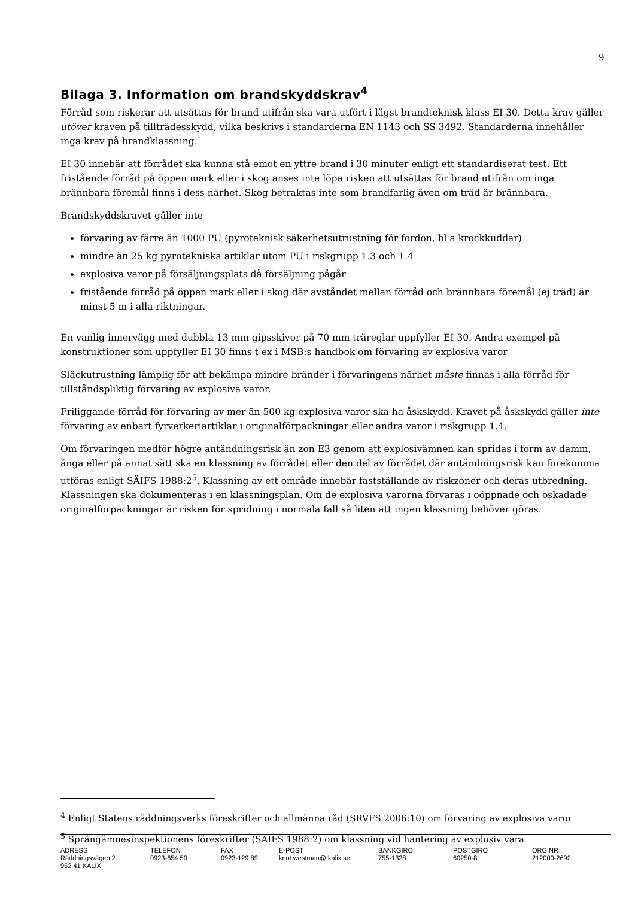9
Bilaga 3. Information om brandskyddskrav<sup>4</sup>
Förråd som riskerar att utsättas för brand utifrån ska vara utfört i lägst brandteknisk klass EI 30. Detta krav gäller utöver kraven på tillträdesskydd, vilka beskrivs i standarderna EN 1143 och SS 3492. Standarderna innehåller inga krav på brandklassning.
EI 30 innebär att förrådet ska kunna stå emot en yttre brand i 30 minuter enligt ett standardiserat test. Ett fristående förråd på öppen mark eller i skog anses inte löpa risken att utsättas för brand utifrån om inga brännbara föremål finns i dess närhet. Skog betraktas inte som brandfarlig även om träd är brännbara.
Brandskyddskravet gäller inte
förvaring av färre än 1000 PU (pyroteknisk säkerhetsutrustning för fordon, bl a krockkuddar)
mindre än 25 kg pyrotekniska artiklar utom PU i riskgrupp 1.3 och 1.4
explosiva varor på försäljningsplats då försäljning pågår
fristående förråd på öppen mark eller i skog där avståndet mellan förråd och brännbara föremål (ej träd) är minst 5 m i alla riktningar.
En vanlig innervägg med dubbla 13 mm gipsskivor på 70 mm träreglar uppfyller EI 30. Andra exempel på konstruktioner som uppfyller EI 30 finns t ex i MSB:s handbok om förvaring av explosiva varor
Släckutrustning lämplig för att bekämpa mindre bränder i förvaringens närhet måste finnas i alla förråd för tillståndspliktig förvaring av explosiva varor.
Friliggande förråd för förvaring av mer än 500 kg explosiva varor ska ha åskskydd. Kravet på åskskydd gäller inte förvaring av enbart fyrverkeriartiklar i originalförpackningar eller andra varor i riskgrupp 1.4.
Om förvaringen medför högre antändningsrisk än zon E3 genom att explosivämnen kan spridas i form av damm, ånga eller på annat sätt ska en klassning av förrådet eller den del av förrådet där antändningsrisk kan förekomma utföras enligt SÄIFS 1988:2<sup>5</sup>. Klassning av ett område innebär fastställande av riskzoner och deras utbredning. Klassningen ska dokumenteras i en klassningsplan. Om de explosiva varorna förvaras i oöppnade och oskadade originalförpackningar är risken för spridning i normala fall så liten att ingen klassning behöver göras.
<sup>4</sup> Enligt Statens räddningsverks föreskrifter och allmänna råd (SRVFS 2006:10) om förvaring av explosiva varor
<sup>5</sup> Sprängämnesinspektionens föreskrifter (SÄIFS 1988:2) om klassning vid hantering av explosiv vara
| ADRESS Räddningsvägen 2 952 41 KALIX | TELEFON 0923-654 50 | FAX 0923-129 89 | E-POST knut.westman@ kalix.se | BANKGIRO 755-1328 | POSTGIRO 60250-8 | ORG.NR 212000-2692 |